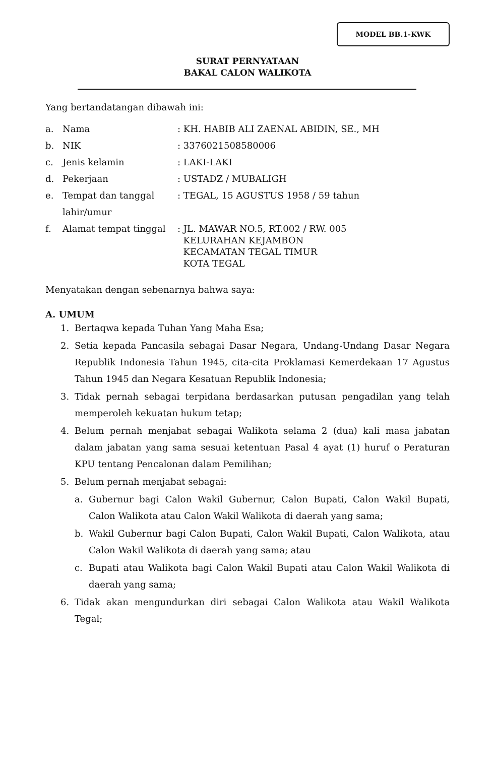MODEL BB.1-KWK
SURAT PERNYATAAN
BAKAL CALON WALIKOTA
Yang bertandatangan dibawah ini:
| a. | Nama | : KH. HABIB ALI ZAENAL ABIDIN, SE., MH |
| b. | NIK | : 3376021508580006 |
| c. | Jenis kelamin | : LAKI-LAKI |
| d. | Pekerjaan | : USTADZ / MUBALIGH |
| e. | Tempat dan tanggal lahir/umur | : TEGAL, 15 AGUSTUS 1958 / 59 tahun |
| f. | Alamat tempat tinggal | : JL. MAWAR NO.5, RT.002 / RW. 005 KELURAHAN KEJAMBON KECAMATAN TEGAL TIMUR KOTA TEGAL |
Menyatakan dengan sebenarnya bahwa saya:
A. UMUM
1. Bertaqwa kepada Tuhan Yang Maha Esa;
2. Setia kepada Pancasila sebagai Dasar Negara, Undang-Undang Dasar Negara Republik Indonesia Tahun 1945, cita-cita Proklamasi Kemerdekaan 17 Agustus Tahun 1945 dan Negara Kesatuan Republik Indonesia;
3. Tidak pernah sebagai terpidana berdasarkan putusan pengadilan yang telah memperoleh kekuatan hukum tetap;
4. Belum pernah menjabat sebagai Walikota selama 2 (dua) kali masa jabatan dalam jabatan yang sama sesuai ketentuan Pasal 4 ayat (1) huruf o Peraturan KPU tentang Pencalonan dalam Pemilihan;
5. Belum pernah menjabat sebagai:
a. Gubernur bagi Calon Wakil Gubernur, Calon Bupati, Calon Wakil Bupati, Calon Walikota atau Calon Wakil Walikota di daerah yang sama;
b. Wakil Gubernur bagi Calon Bupati, Calon Wakil Bupati, Calon Walikota, atau Calon Wakil Walikota di daerah yang sama; atau
c. Bupati atau Walikota bagi Calon Wakil Bupati atau Calon Wakil Walikota di daerah yang sama;
6. Tidak akan mengundurkan diri sebagai Calon Walikota atau Wakil Walikota Tegal;